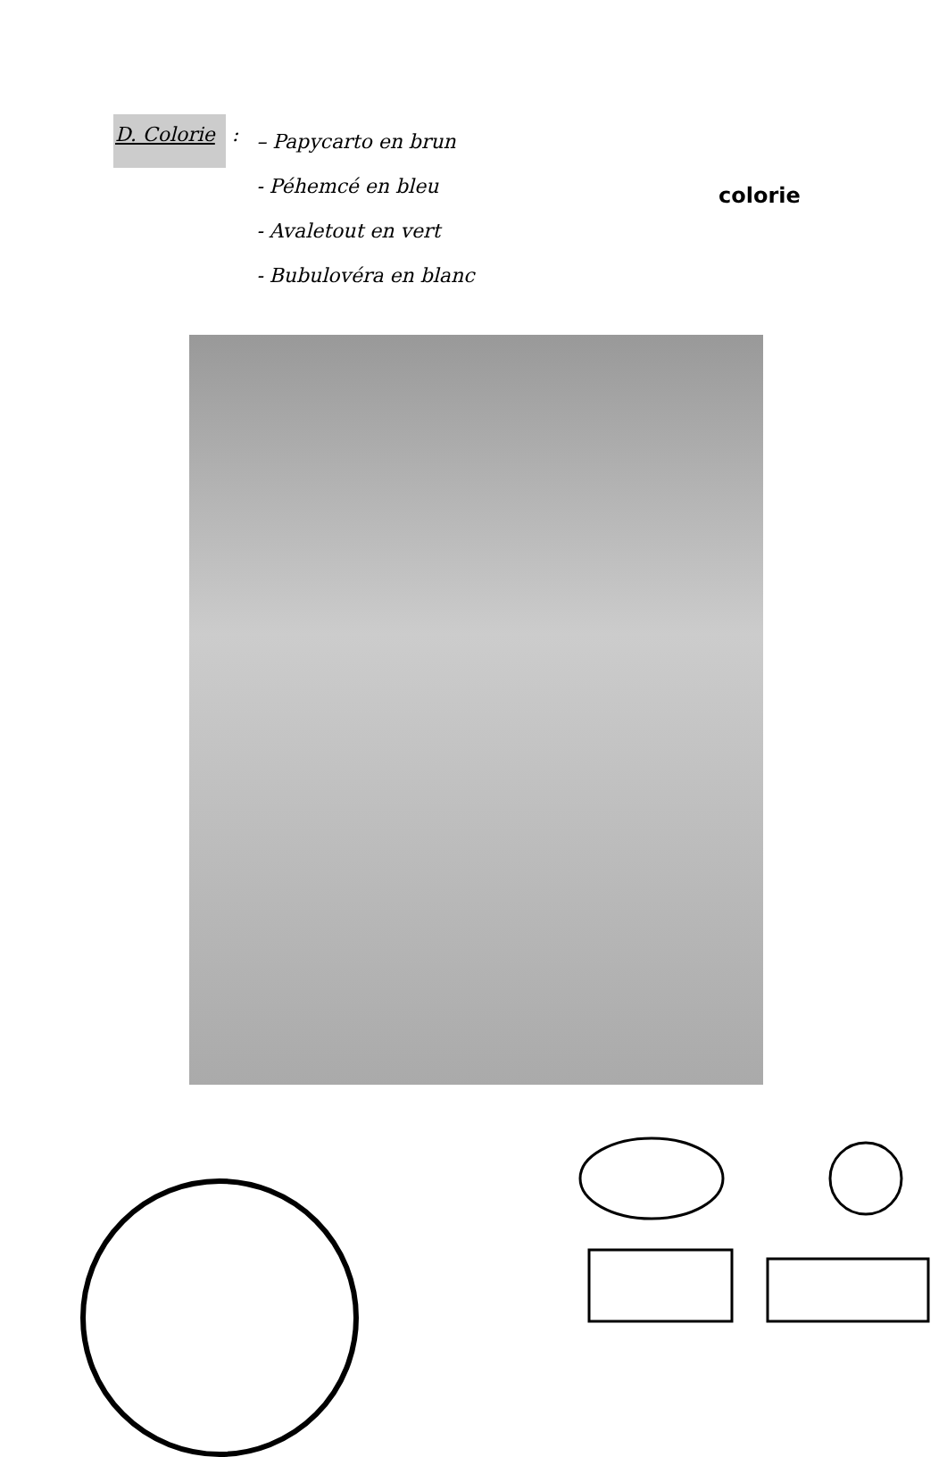D. Colorie
:
– Papycarto en brun
- Péhemcé en bleu
- Avaletout en vert
- Bubulovéra en blanc
colorie